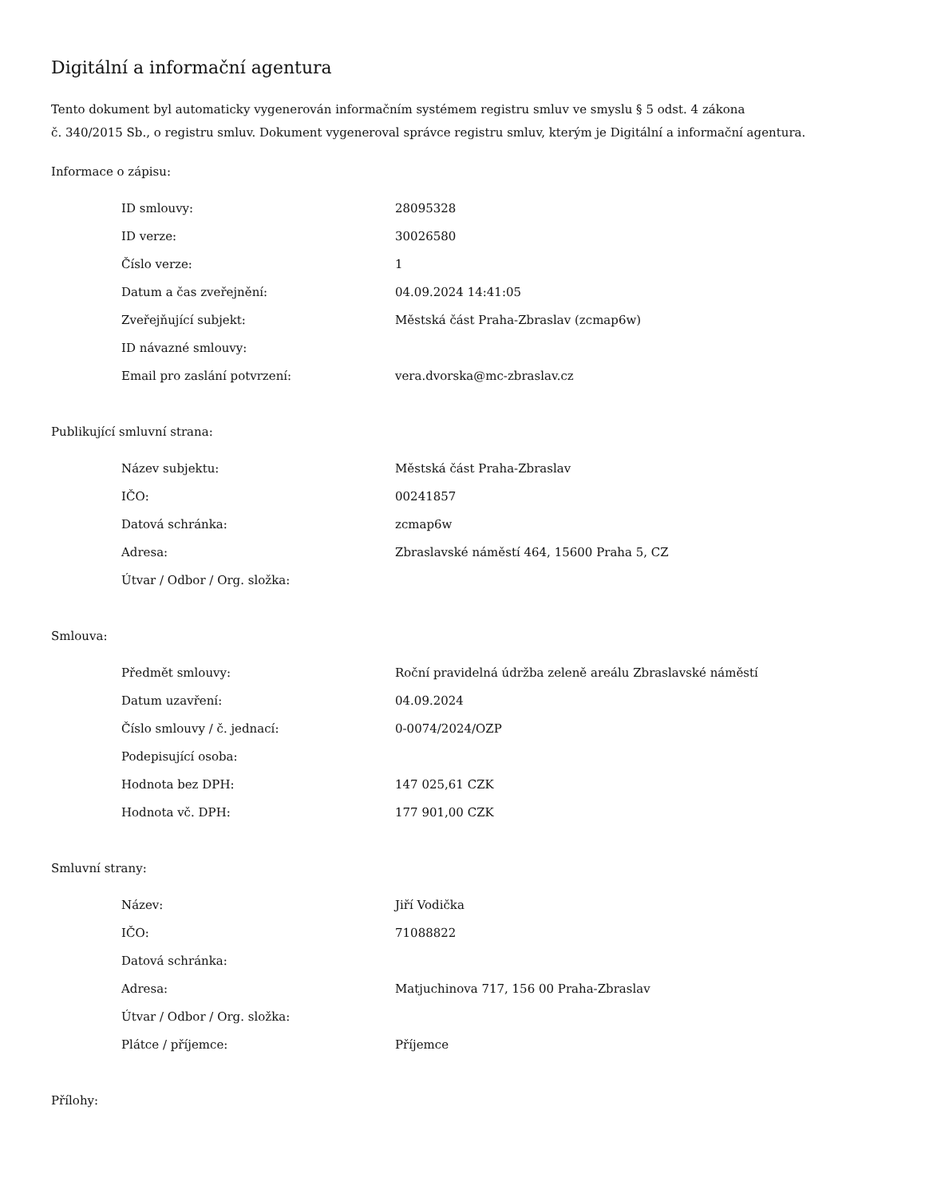Digitální a informační agentura
Tento dokument byl automaticky vygenerován informačním systémem registru smluv ve smyslu § 5 odst. 4 zákona
č. 340/2015 Sb., o registru smluv. Dokument vygeneroval správce registru smluv, kterým je Digitální a informační agentura.
Informace o zápisu:
| ID smlouvy: | 28095328 |
| ID verze: | 30026580 |
| Číslo verze: | 1 |
| Datum a čas zveřejnění: | 04.09.2024 14:41:05 |
| Zveřejňující subjekt: | Městská část Praha-Zbraslav (zcmap6w) |
| ID návazné smlouvy: | |
| Email pro zaslání potvrzení: | vera.dvorska@mc-zbraslav.cz |
Publikující smluvní strana:
| Název subjektu: | Městská část Praha-Zbraslav |
| IČO: | 00241857 |
| Datová schránka: | zcmap6w |
| Adresa: | Zbraslavské náměstí 464, 15600 Praha 5, CZ |
| Útvar / Odbor / Org. složka: | |
Smlouva:
| Předmět smlouvy: | Roční pravidelná údržba zeleně areálu Zbraslavské náměstí |
| Datum uzavření: | 04.09.2024 |
| Číslo smlouvy / č. jednací: | 0-0074/2024/OZP |
| Podepisující osoba: | |
| Hodnota bez DPH: | 147 025,61 CZK |
| Hodnota vč. DPH: | 177 901,00 CZK |
Smluvní strany:
| Název: | Jiří Vodička |
| IČO: | 71088822 |
| Datová schránka: | |
| Adresa: | Matjuchinova 717, 156 00 Praha-Zbraslav |
| Útvar / Odbor / Org. složka: | |
| Plátce / příjemce: | Příjemce |
Přílohy: